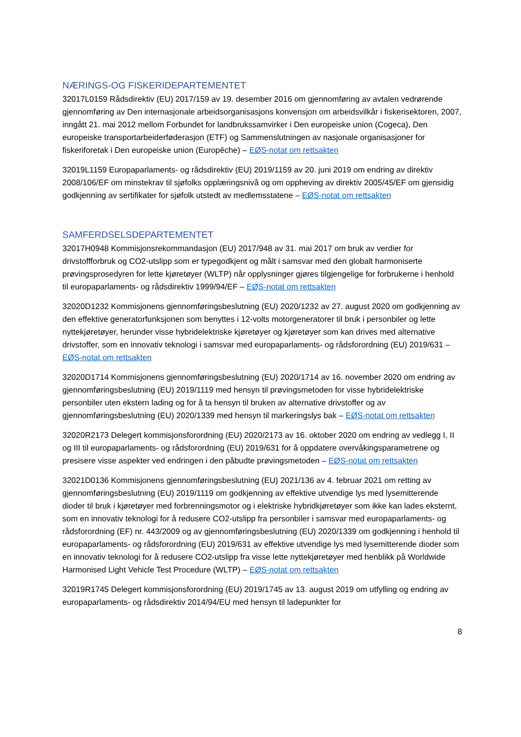NÆRINGS-OG FISKERIDEPARTEMENTET
32017L0159 Rådsdirektiv (EU) 2017/159 av 19. desember 2016 om gjennomføring av avtalen vedrørende gjennomføring av Den internasjonale arbeidsorganisasjons konvensjon om arbeidsvilkår i fiskerisektoren, 2007, inngått 21. mai 2012 mellom Forbundet for landbrukssamvirker i Den europeiske union (Cogeca), Den europeiske transportarbeiderføderasjon (ETF) og Sammenslutningen av nasjonale organisasjoner for fiskeriforetak i Den europeiske union (Europêche) – EØS-notat om rettsakten
32019L1159 Europaparlaments- og rådsdirektiv (EU) 2019/1159 av 20. juni 2019 om endring av direktiv 2008/106/EF om minstekrav til sjøfolks opplæringsnivå og om oppheving av direktiv 2005/45/EF om gjensidig godkjenning av sertifikater for sjøfolk utstedt av medlemsstatene – EØS-notat om rettsakten
SAMFERDSELSDEPARTEMENTET
32017H0948 Kommisjonsrekommandasjon (EU) 2017/948 av 31. mai 2017 om bruk av verdier for drivstoffforbruk og CO2-utslipp som er typegodkjent og målt i samsvar med den globalt harmoniserte prøvingsprosedyren for lette kjøretøyer (WLTP) når opplysninger gjøres tilgjengelige for forbrukerne i henhold til europaparlaments- og rådsdirektiv 1999/94/EF – EØS-notat om rettsakten
32020D1232 Kommisjonens gjennomføringsbeslutning (EU) 2020/1232 av 27. august 2020 om godkjenning av den effektive generatorfunksjonen som benyttes i 12-volts motorgeneratorer til bruk i personbiler og lette nyttekjøretøyer, herunder visse hybridelektriske kjøretøyer og kjøretøyer som kan drives med alternative drivstoffer, som en innovativ teknologi i samsvar med europaparlaments- og rådsforordning (EU) 2019/631 – EØS-notat om rettsakten
32020D1714 Kommisjonens gjennomføringsbeslutning (EU) 2020/1714 av 16. november 2020 om endring av gjennomføringsbeslutning (EU) 2019/1119 med hensyn til prøvingsmetoden for visse hybridelektriske personbiler uten ekstern lading og for å ta hensyn til bruken av alternative drivstoffer og av gjennomføringsbeslutning (EU) 2020/1339 med hensyn til markeringslys bak – EØS-notat om rettsakten
32020R2173 Delegert kommisjonsforordning (EU) 2020/2173 av 16. oktober 2020 om endring av vedlegg I, II og III til europaparlaments- og rådsforordning (EU) 2019/631 for å oppdatere overvåkingsparametrene og presisere visse aspekter ved endringen i den påbudte prøvingsmetoden – EØS-notat om rettsakten
32021D0136 Kommisjonens gjennomføringsbeslutning (EU) 2021/136 av 4. februar 2021 om retting av gjennomføringsbeslutning (EU) 2019/1119 om godkjenning av effektive utvendige lys med lysemitterende dioder til bruk i kjøretøyer med forbrenningsmotor og i elektriske hybridkjøretøyer som ikke kan lades eksternt, som en innovativ teknologi for å redusere CO2-utslipp fra personbiler i samsvar med europaparlaments- og rådsforordning (EF) nr. 443/2009 og av gjennomføringsbeslutning (EU) 2020/1339 om godkjenning i henhold til europaparlaments- og rådsforordning (EU) 2019/631 av effektive utvendige lys med lysemitterende dioder som en innovativ teknologi for å redusere CO2-utslipp fra visse lette nyttekjøretøyer med henblikk på Worldwide Harmonised Light Vehicle Test Procedure (WLTP) – EØS-notat om rettsakten
32019R1745 Delegert kommisjonsforordning (EU) 2019/1745 av 13. august 2019 om utfylling og endring av europaparlaments- og rådsdirektiv 2014/94/EU med hensyn til ladepunkter for
8